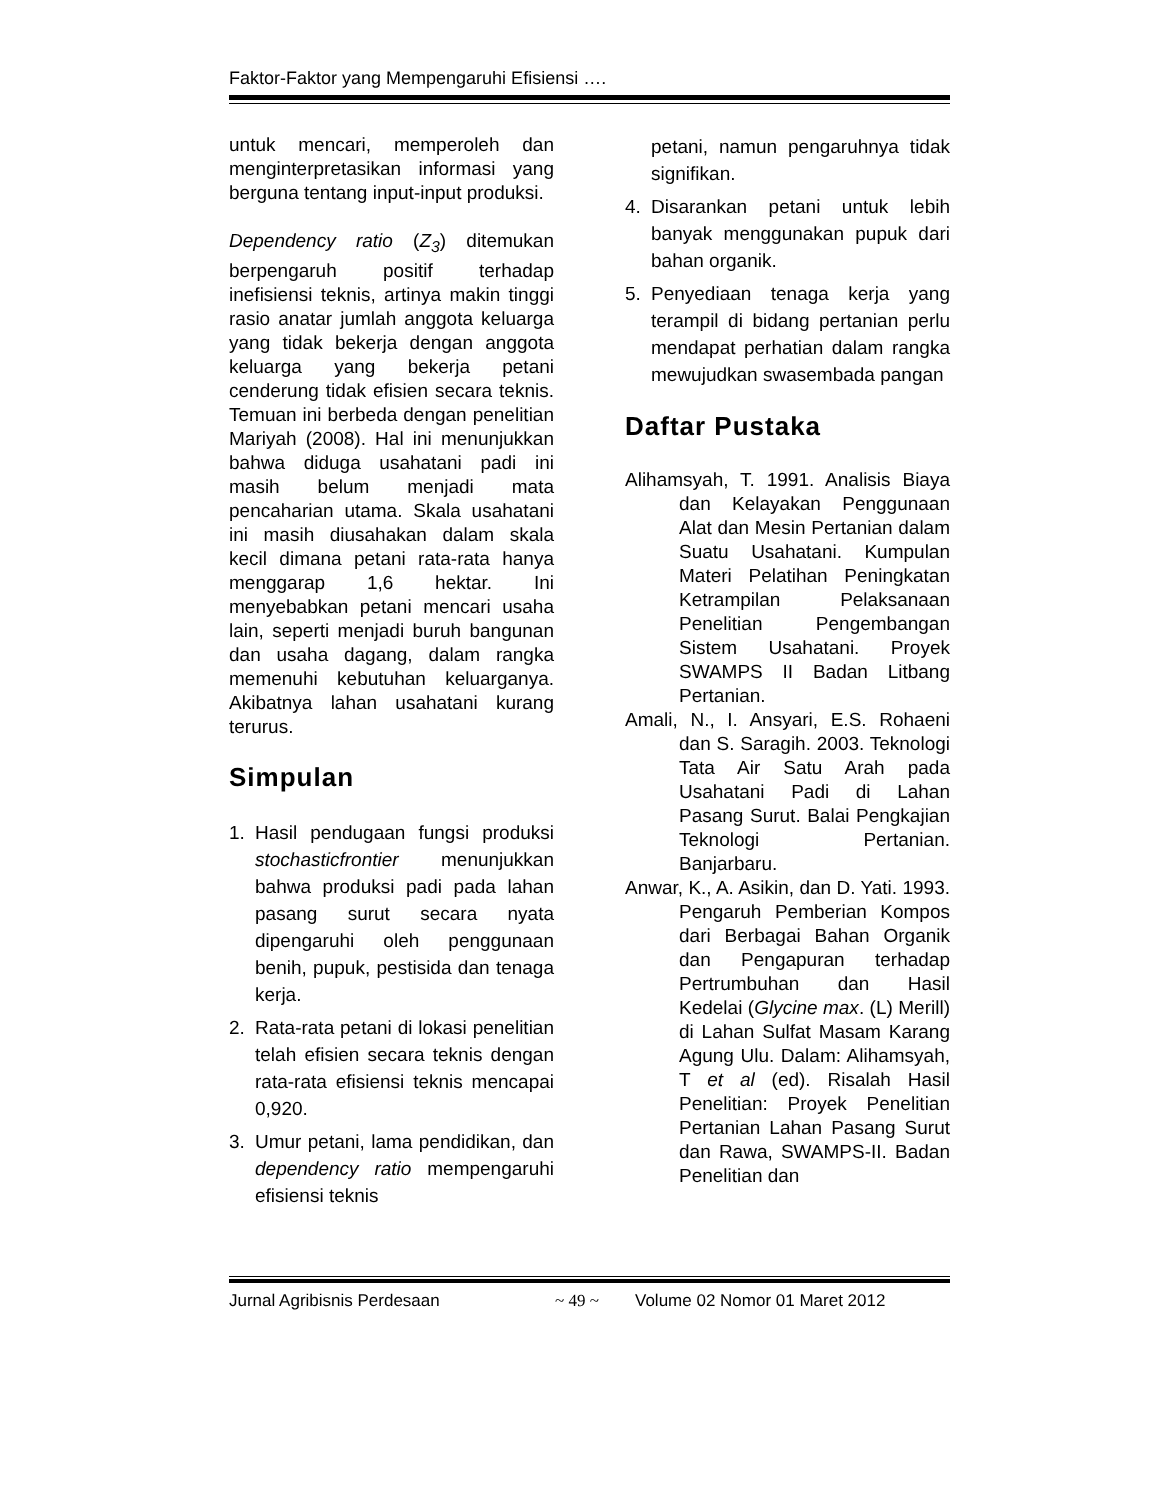Faktor-Faktor yang Mempengaruhi Efisiensi ….
untuk mencari, memperoleh dan menginterpretasikan informasi yang berguna tentang input-input produksi.
Dependency ratio (Z<sub>3</sub>) ditemukan berpengaruh positif terhadap inefisiensi teknis, artinya makin tinggi rasio anatar jumlah anggota keluarga yang tidak bekerja dengan anggota keluarga yang bekerja petani cenderung tidak efisien secara teknis. Temuan ini berbeda dengan penelitian Mariyah (2008). Hal ini menunjukkan bahwa diduga usahatani padi ini masih belum menjadi mata pencaharian utama. Skala usahatani ini masih diusahakan dalam skala kecil dimana petani rata-rata hanya menggarap 1,6 hektar. Ini menyebabkan petani mencari usaha lain, seperti menjadi buruh bangunan dan usaha dagang, dalam rangka memenuhi kebutuhan keluarganya. Akibatnya lahan usahatani kurang terurus.
Simpulan
1. Hasil pendugaan fungsi produksi stochasticfrontier menunjukkan bahwa produksi padi pada lahan pasang surut secara nyata dipengaruhi oleh penggunaan benih, pupuk, pestisida dan tenaga kerja.
2. Rata-rata petani di lokasi penelitian telah efisien secara teknis dengan rata-rata efisiensi teknis mencapai 0,920.
3. Umur petani, lama pendidikan, dan dependency ratio mempengaruhi efisiensi teknis
petani, namun pengaruhnya tidak signifikan.
4. Disarankan petani untuk lebih banyak menggunakan pupuk dari bahan organik.
5. Penyediaan tenaga kerja yang terampil di bidang pertanian perlu mendapat perhatian dalam rangka mewujudkan swasembada pangan
Daftar Pustaka
Alihamsyah, T. 1991. Analisis Biaya dan Kelayakan Penggunaan Alat dan Mesin Pertanian dalam Suatu Usahatani. Kumpulan Materi Pelatihan Peningkatan Ketrampilan Pelaksanaan Penelitian Pengembangan Sistem Usahatani. Proyek SWAMPS II Badan Litbang Pertanian.
Amali, N., I. Ansyari, E.S. Rohaeni dan S. Saragih. 2003. Teknologi Tata Air Satu Arah pada Usahatani Padi di Lahan Pasang Surut. Balai Pengkajian Teknologi Pertanian. Banjarbaru.
Anwar, K., A. Asikin, dan D. Yati. 1993. Pengaruh Pemberian Kompos dari Berbagai Bahan Organik dan Pengapuran terhadap Pertrumbuhan dan Hasil Kedelai (Glycine max. (L) Merill) di Lahan Sulfat Masam Karang Agung Ulu. Dalam: Alihamsyah, T et al (ed). Risalah Hasil Penelitian: Proyek Penelitian Pertanian Lahan Pasang Surut dan Rawa, SWAMPS-II. Badan Penelitian dan
Jurnal Agribisnis Perdesaan ~ 49 ~ Volume 02 Nomor 01 Maret 2012